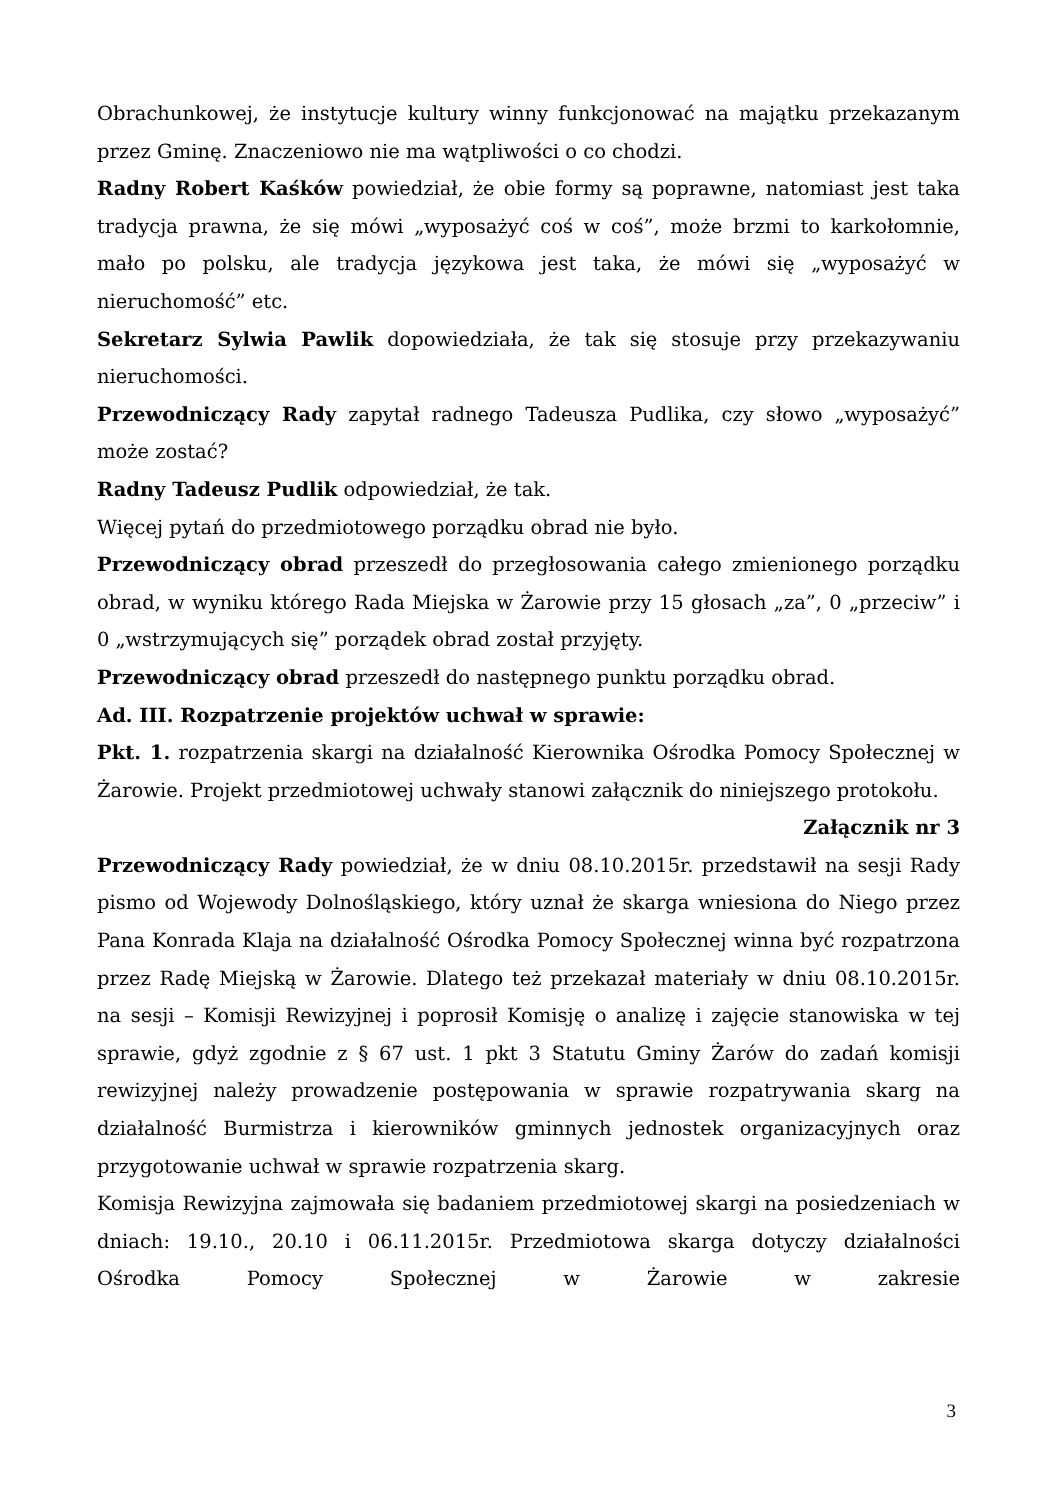Obrachunkowej, że instytucje kultury winny funkcjonować na majątku przekazanym przez Gminę. Znaczeniowo nie ma wątpliwości o co chodzi.
Radny Robert Kaśków powiedział, że obie formy są poprawne, natomiast jest taka tradycja prawna, że się mówi „wyposażyć coś w coś”, może brzmi to karkołomnie, mało po polsku, ale tradycja językowa jest taka, że mówi się „wyposażyć w nieruchomość” etc.
Sekretarz Sylwia Pawlik dopowiedziała, że tak się stosuje przy przekazywaniu nieruchomości.
Przewodniczący Rady zapytał radnego Tadeusza Pudlika, czy słowo „wyposażyć” może zostać?
Radny Tadeusz Pudlik odpowiedział, że tak.
Więcej pytań do przedmiotowego porządku obrad nie było.
Przewodniczący obrad przeszedł do przegłosowania całego zmienionego porządku obrad, w wyniku którego Rada Miejska w Żarowie przy 15 głosach „za”, 0 „przeciw” i 0 „wstrzymujących się” porządek obrad został przyjęty.
Przewodniczący obrad przeszedł do następnego punktu porządku obrad.
Ad. III. Rozpatrzenie projektów uchwał w sprawie:
Pkt. 1. rozpatrzenia skargi na działalność Kierownika Ośrodka Pomocy Społecznej w Żarowie. Projekt przedmiotowej uchwały stanowi załącznik do niniejszego protokołu.
Załącznik nr 3
Przewodniczący Rady powiedział, że w dniu 08.10.2015r. przedstawił na sesji Rady pismo od Wojewody Dolnośląskiego, który uznał że skarga wniesiona do Niego przez Pana Konrada Klaja na działalność Ośrodka Pomocy Społecznej winna być rozpatrzona przez Radę Miejską w Żarowie. Dlatego też przekazał materiały w dniu 08.10.2015r. na sesji – Komisji Rewizyjnej i poprosił Komisję o analizę i zajęcie stanowiska w tej sprawie, gdyż zgodnie z § 67 ust. 1 pkt 3 Statutu Gminy Żarów do zadań komisji rewizyjnej należy prowadzenie postępowania w sprawie rozpatrywania skarg na działalność Burmistrza i kierowników gminnych jednostek organizacyjnych oraz przygotowanie uchwał w sprawie rozpatrzenia skarg.
Komisja Rewizyjna zajmowała się badaniem przedmiotowej skargi na posiedzeniach w dniach: 19.10., 20.10 i 06.11.2015r. Przedmiotowa skarga dotyczy działalności Ośrodka Pomocy Społecznej w Żarowie w zakresie
3